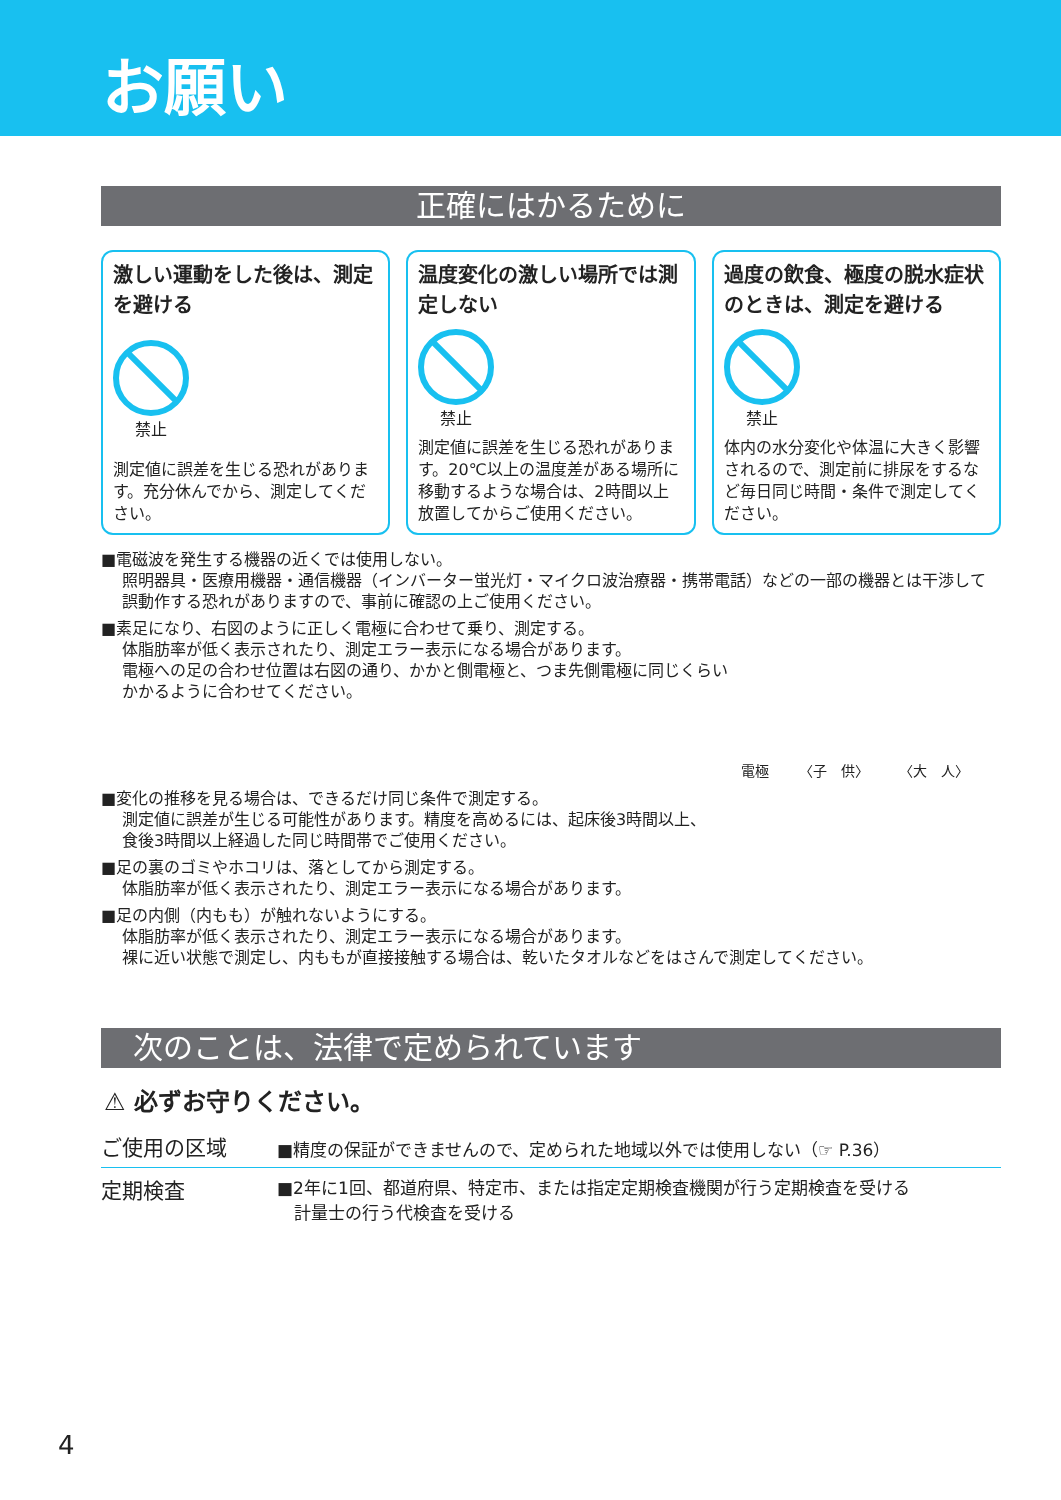お願い
正確にはかるために
激しい運動をした後は、測定を避ける
禁止
測定値に誤差を生じる恐れがあります。充分休んでから、測定してください。
温度変化の激しい場所では測定しない
禁止
測定値に誤差を生じる恐れがあります。20℃以上の温度差がある場所に移動するような場合は、2時間以上放置してからご使用ください。
過度の飲食、極度の脱水症状のときは、測定を避ける
禁止
体内の水分変化や体温に大きく影響されるので、測定前に排尿をするなど毎日同じ時間・条件で測定してください。
■電磁波を発生する機器の近くでは使用しない。
照明器具・医療用機器・通信機器（インバーター蛍光灯・マイクロ波治療器・携帯電話）などの一部の機器とは干渉して誤動作する恐れがありますので、事前に確認の上ご使用ください。
■素足になり、右図のように正しく電極に合わせて乗り、測定する。
体脂肪率が低く表示されたり、測定エラー表示になる場合があります。
電極への足の合わせ位置は右図の通り、かかと側電極と、つま先側電極に同じくらいかかるように合わせてください。
電極 〈子　供〉 〈大　人〉
■変化の推移を見る場合は、できるだけ同じ条件で測定する。
測定値に誤差が生じる可能性があります。精度を高めるには、起床後3時間以上、
食後3時間以上経過した同じ時間帯でご使用ください。
■足の裏のゴミやホコリは、落としてから測定する。
体脂肪率が低く表示されたり、測定エラー表示になる場合があります。
■足の内側（内もも）が触れないようにする。
体脂肪率が低く表示されたり、測定エラー表示になる場合があります。
裸に近い状態で測定し、内ももが直接接触する場合は、乾いたタオルなどをはさんで測定してください。
次のことは、法律で定められています
⚠ 必ずお守りください。
| ご使用の区域 | ■精度の保証ができませんので、定められた地域以外では使用しない（☞ P.36） |
| 定期検査 | ■2年に1回、都道府県、特定市、または指定定期検査機関が行う定期検査を受ける 計量士の行う代検査を受ける |
4